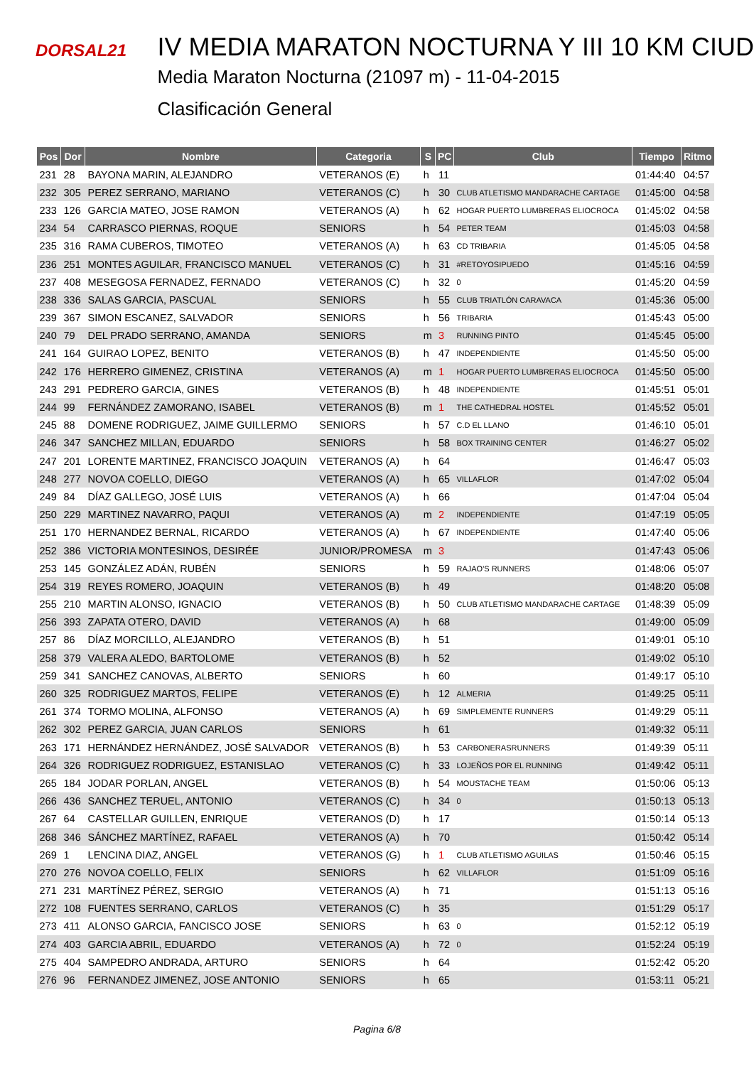DORSAL21
IV MEDIA MARATON NOCTURNA Y III 10 KM CIUD
Media Maraton Nocturna (21097 m) - 11-04-2015
Clasificación General
| Pos | Dor | Nombre | Categoria | S | PC | Club | Tiempo | Ritmo |
| --- | --- | --- | --- | --- | --- | --- | --- | --- |
| 231 | 28 | BAYONA MARIN, ALEJANDRO | VETERANOS (E) | h | 11 | | 01:44:40 | 04:57 |
| 232 | 305 | PEREZ SERRANO, MARIANO | VETERANOS (C) | h | 30 | CLUB ATLETISMO MANDARACHE CARTAGE | 01:45:00 | 04:58 |
| 233 | 126 | GARCIA MATEO, JOSE RAMON | VETERANOS (A) | h | 62 | HOGAR PUERTO LUMBRERAS ELIOCROCA | 01:45:02 | 04:58 |
| 234 | 54 | CARRASCO PIERNAS, ROQUE | SENIORS | h | 54 | PETER TEAM | 01:45:03 | 04:58 |
| 235 | 316 | RAMA CUBEROS, TIMOTEO | VETERANOS (A) | h | 63 | CD TRIBARIA | 01:45:05 | 04:58 |
| 236 | 251 | MONTES AGUILAR, FRANCISCO MANUEL | VETERANOS (C) | h | 31 | #RETOYOSIPUEDO | 01:45:16 | 04:59 |
| 237 | 408 | MESEGOSA FERNADEZ, FERNADO | VETERANOS (C) | h | 32 | 0 | 01:45:20 | 04:59 |
| 238 | 336 | SALAS GARCIA, PASCUAL | SENIORS | h | 55 | CLUB TRIATLÓN CARAVACA | 01:45:36 | 05:00 |
| 239 | 367 | SIMON ESCANEZ, SALVADOR | SENIORS | h | 56 | TRIBARIA | 01:45:43 | 05:00 |
| 240 | 79 | DEL PRADO SERRANO, AMANDA | SENIORS | m | 3 | RUNNING PINTO | 01:45:45 | 05:00 |
| 241 | 164 | GUIRAO LOPEZ, BENITO | VETERANOS (B) | h | 47 | INDEPENDIENTE | 01:45:50 | 05:00 |
| 242 | 176 | HERRERO GIMENEZ, CRISTINA | VETERANOS (A) | m | 1 | HOGAR PUERTO LUMBRERAS ELIOCROCA | 01:45:50 | 05:00 |
| 243 | 291 | PEDRERO GARCIA, GINES | VETERANOS (B) | h | 48 | INDEPENDIENTE | 01:45:51 | 05:01 |
| 244 | 99 | FERNÁNDEZ ZAMORANO, ISABEL | VETERANOS (B) | m | 1 | THE CATHEDRAL HOSTEL | 01:45:52 | 05:01 |
| 245 | 88 | DOMENE RODRIGUEZ, JAIME GUILLERMO | SENIORS | h | 57 | C.D EL LLANO | 01:46:10 | 05:01 |
| 246 | 347 | SANCHEZ MILLAN, EDUARDO | SENIORS | h | 58 | BOX TRAINING CENTER | 01:46:27 | 05:02 |
| 247 | 201 | LORENTE MARTINEZ, FRANCISCO JOAQUIN | VETERANOS (A) | h | 64 | | 01:46:47 | 05:03 |
| 248 | 277 | NOVOA COELLO, DIEGO | VETERANOS (A) | h | 65 | VILLAFLOR | 01:47:02 | 05:04 |
| 249 | 84 | DÍAZ GALLEGO, JOSÉ LUIS | VETERANOS (A) | h | 66 | | 01:47:04 | 05:04 |
| 250 | 229 | MARTINEZ NAVARRO, PAQUI | VETERANOS (A) | m | 2 | INDEPENDIENTE | 01:47:19 | 05:05 |
| 251 | 170 | HERNANDEZ BERNAL, RICARDO | VETERANOS (A) | h | 67 | INDEPENDIENTE | 01:47:40 | 05:06 |
| 252 | 386 | VICTORIA MONTESINOS, DESIRÉE | JUNIOR/PROMESA | m | 3 | | 01:47:43 | 05:06 |
| 253 | 145 | GONZÁLEZ ADÁN, RUBÉN | SENIORS | h | 59 | RAJAO'S RUNNERS | 01:48:06 | 05:07 |
| 254 | 319 | REYES ROMERO, JOAQUIN | VETERANOS (B) | h | 49 | | 01:48:20 | 05:08 |
| 255 | 210 | MARTIN ALONSO, IGNACIO | VETERANOS (B) | h | 50 | CLUB ATLETISMO MANDARACHE CARTAGE | 01:48:39 | 05:09 |
| 256 | 393 | ZAPATA OTERO, DAVID | VETERANOS (A) | h | 68 | | 01:49:00 | 05:09 |
| 257 | 86 | DÍAZ MORCILLO, ALEJANDRO | VETERANOS (B) | h | 51 | | 01:49:01 | 05:10 |
| 258 | 379 | VALERA ALEDO, BARTOLOME | VETERANOS (B) | h | 52 | | 01:49:02 | 05:10 |
| 259 | 341 | SANCHEZ CANOVAS, ALBERTO | SENIORS | h | 60 | | 01:49:17 | 05:10 |
| 260 | 325 | RODRIGUEZ MARTOS, FELIPE | VETERANOS (E) | h | 12 | ALMERIA | 01:49:25 | 05:11 |
| 261 | 374 | TORMO MOLINA, ALFONSO | VETERANOS (A) | h | 69 | SIMPLEMENTE RUNNERS | 01:49:29 | 05:11 |
| 262 | 302 | PEREZ GARCIA, JUAN CARLOS | SENIORS | h | 61 | | 01:49:32 | 05:11 |
| 263 | 171 | HERNÁNDEZ HERNÁNDEZ, JOSÉ SALVADOR | VETERANOS (B) | h | 53 | CARBONERASRUNNERS | 01:49:39 | 05:11 |
| 264 | 326 | RODRIGUEZ RODRIGUEZ, ESTANISLAO | VETERANOS (C) | h | 33 | LOJEÑOS POR EL RUNNING | 01:49:42 | 05:11 |
| 265 | 184 | JODAR PORLAN, ANGEL | VETERANOS (B) | h | 54 | MOUSTACHE TEAM | 01:50:06 | 05:13 |
| 266 | 436 | SANCHEZ TERUEL, ANTONIO | VETERANOS (C) | h | 34 | 0 | 01:50:13 | 05:13 |
| 267 | 64 | CASTELLAR GUILLEN, ENRIQUE | VETERANOS (D) | h | 17 | | 01:50:14 | 05:13 |
| 268 | 346 | SÁNCHEZ MARTÍNEZ, RAFAEL | VETERANOS (A) | h | 70 | | 01:50:42 | 05:14 |
| 269 | 1 | LENCINA DIAZ, ANGEL | VETERANOS (G) | h | 1 | CLUB ATLETISMO AGUILAS | 01:50:46 | 05:15 |
| 270 | 276 | NOVOA COELLO, FELIX | SENIORS | h | 62 | VILLAFLOR | 01:51:09 | 05:16 |
| 271 | 231 | MARTÍNEZ PÉREZ, SERGIO | VETERANOS (A) | h | 71 | | 01:51:13 | 05:16 |
| 272 | 108 | FUENTES SERRANO, CARLOS | VETERANOS (C) | h | 35 | | 01:51:29 | 05:17 |
| 273 | 411 | ALONSO GARCIA, FANCISCO JOSE | SENIORS | h | 63 | 0 | 01:52:12 | 05:19 |
| 274 | 403 | GARCIA ABRIL, EDUARDO | VETERANOS (A) | h | 72 | 0 | 01:52:24 | 05:19 |
| 275 | 404 | SAMPEDRO ANDRADA, ARTURO | SENIORS | h | 64 | | 01:52:42 | 05:20 |
| 276 | 96 | FERNANDEZ JIMENEZ, JOSE ANTONIO | SENIORS | h | 65 | | 01:53:11 | 05:21 |
Pagina 6/8